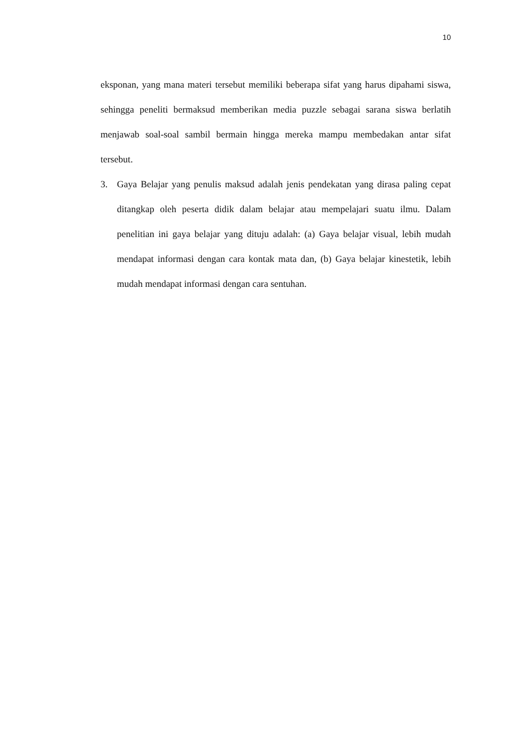10
eksponan, yang mana materi tersebut memiliki beberapa sifat yang harus dipahami siswa, sehingga peneliti bermaksud memberikan media puzzle sebagai sarana siswa berlatih menjawab soal-soal sambil bermain hingga mereka mampu membedakan antar sifat tersebut.
3. Gaya Belajar yang penulis maksud adalah jenis pendekatan yang dirasa paling cepat ditangkap oleh peserta didik dalam belajar atau mempelajari suatu ilmu. Dalam penelitian ini gaya belajar yang dituju adalah: (a) Gaya belajar visual, lebih mudah mendapat informasi dengan cara kontak mata dan, (b) Gaya belajar kinestetik, lebih mudah mendapat informasi dengan cara sentuhan.